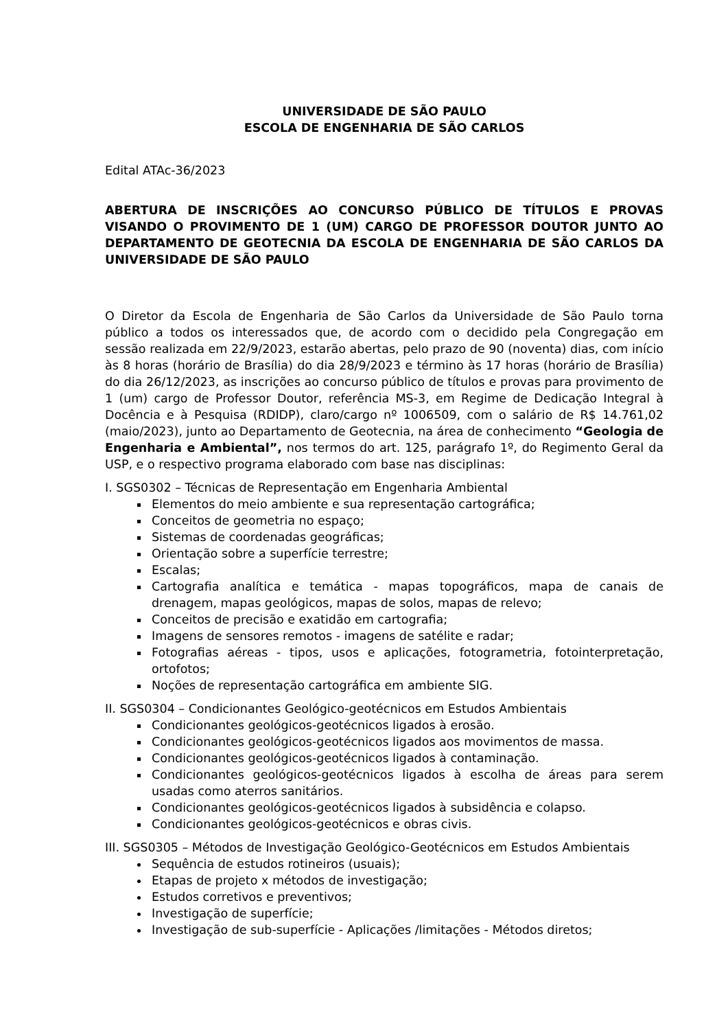UNIVERSIDADE DE SÃO PAULO
ESCOLA DE ENGENHARIA DE SÃO CARLOS
Edital ATAc-36/2023
ABERTURA DE INSCRIÇÕES AO CONCURSO PÚBLICO DE TÍTULOS E PROVAS VISANDO O PROVIMENTO DE 1 (UM) CARGO DE PROFESSOR DOUTOR JUNTO AO DEPARTAMENTO DE GEOTECNIA DA ESCOLA DE ENGENHARIA DE SÃO CARLOS DA UNIVERSIDADE DE SÃO PAULO
O Diretor da Escola de Engenharia de São Carlos da Universidade de São Paulo torna público a todos os interessados que, de acordo com o decidido pela Congregação em sessão realizada em 22/9/2023, estarão abertas, pelo prazo de 90 (noventa) dias, com início às 8 horas (horário de Brasília) do dia 28/9/2023 e término às 17 horas (horário de Brasília) do dia 26/12/2023, as inscrições ao concurso público de títulos e provas para provimento de 1 (um) cargo de Professor Doutor, referência MS-3, em Regime de Dedicação Integral à Docência e à Pesquisa (RDIDP), claro/cargo nº 1006509, com o salário de R$ 14.761,02 (maio/2023), junto ao Departamento de Geotecnia, na área de conhecimento “Geologia de Engenharia e Ambiental”, nos termos do art. 125, parágrafo 1º, do Regimento Geral da USP, e o respectivo programa elaborado com base nas disciplinas:
I. SGS0302 – Técnicas de Representação em Engenharia Ambiental
Elementos do meio ambiente e sua representação cartográfica;
Conceitos de geometria no espaço;
Sistemas de coordenadas geográficas;
Orientação sobre a superfície terrestre;
Escalas;
Cartografia analítica e temática - mapas topográficos, mapa de canais de drenagem, mapas geológicos, mapas de solos, mapas de relevo;
Conceitos de precisão e exatidão em cartografia;
Imagens de sensores remotos - imagens de satélite e radar;
Fotografias aéreas - tipos, usos e aplicações, fotogrametria, fotointerpretação, ortofotos;
Noções de representação cartográfica em ambiente SIG.
II. SGS0304 – Condicionantes Geológico-geotécnicos em Estudos Ambientais
Condicionantes geológicos-geotécnicos ligados à erosão.
Condicionantes geológicos-geotécnicos ligados aos movimentos de massa.
Condicionantes geológicos-geotécnicos ligados à contaminação.
Condicionantes geológicos-geotécnicos ligados à escolha de áreas para serem usadas como aterros sanitários.
Condicionantes geológicos-geotécnicos ligados à subsidência e colapso.
Condicionantes geológicos-geotécnicos e obras civis.
III. SGS0305 – Métodos de Investigação Geológico-Geotécnicos em Estudos Ambientais
Sequência de estudos rotineiros (usuais);
Etapas de projeto x métodos de investigação;
Estudos corretivos e preventivos;
Investigação de superfície;
Investigação de sub-superfície - Aplicações /limitações - Métodos diretos;